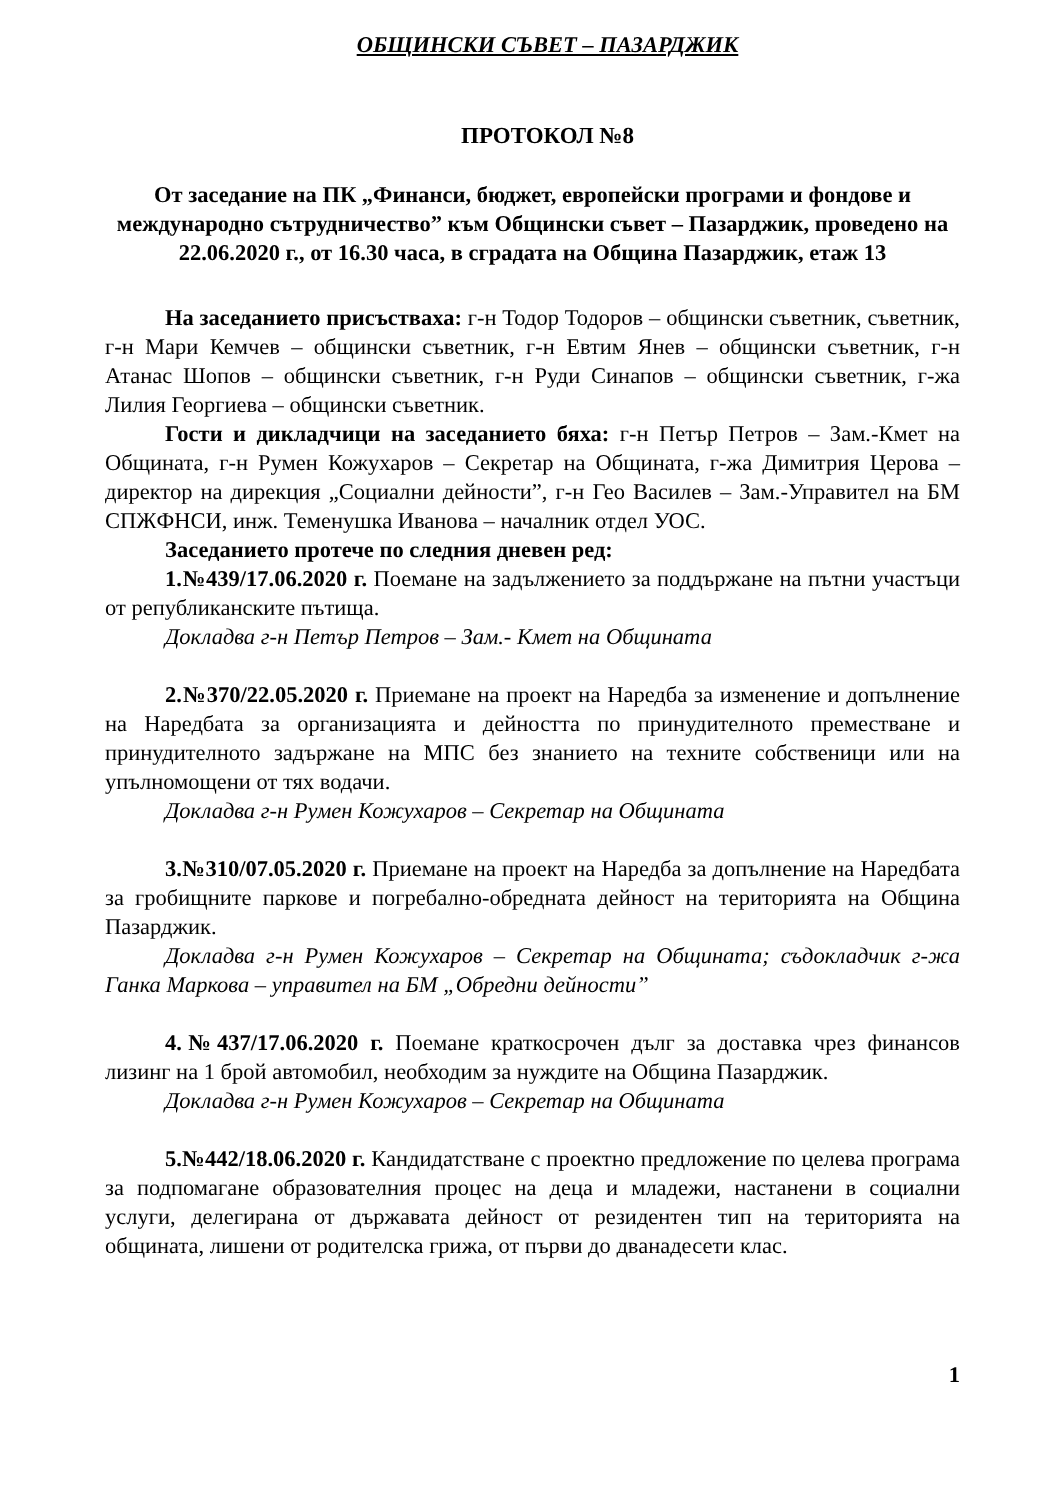ОБЩИНСКИ СЪВЕТ – ПАЗАРДЖИК
ПРОТОКОЛ №8
От заседание на ПК „Финанси, бюджет, европейски програми и фондове и международно сътрудничество” към Общински съвет – Пазарджик, проведено на 22.06.2020 г., от 16.30 часа, в сградата на Община Пазарджик, етаж 13
На заседанието присъстваха: г-н Тодор Тодоров – общински съветник, съветник, г-н Мари Кемчев – общински съветник, г-н Евтим Янев – общински съветник, г-н Атанас Шопов – общински съветник, г-н Руди Синапов – общински съветник, г-жа Лилия Георгиева – общински съветник.
Гости и дикладчици на заседанието бяха: г-н Петър Петров – Зам.-Кмет на Общината, г-н Румен Кожухаров – Секретар на Общината, г-жа Димитрия Церова – директор на дирекция „Социални дейности”, г-н Гео Василев – Зам.-Управител на БМ СПЖФНСИ, инж. Теменушка Иванова – началник отдел УОС.
Заседанието протече по следния дневен ред:
1.№439/17.06.2020 г. Поемане на задължението за поддържане на пътни участъци от републиканските пътища.
Докладва г-н Петър Петров – Зам.- Кмет на Общината
2.№370/22.05.2020 г. Приемане на проект на Наредба за изменение и допълнение на Наредбата за организацията и дейността по принудителното преместване и принудителното задържане на МПС без знанието на техните собственици или на упълномощени от тях водачи.
Докладва г-н Румен Кожухаров – Секретар на Общината
3.№310/07.05.2020 г. Приемане на проект на Наредба за допълнение на Наредбата за гробищните паркове и погребално-обредната дейност на територията на Община Пазарджик.
Докладва г-н Румен Кожухаров – Секретар на Общината; съдокладчик г-жа Ганка Маркова – управител на БМ „Обредни дейности”
4.№437/17.06.2020 г. Поемане краткосрочен дълг за доставка чрез финансов лизинг на 1 брой автомобил, необходим за нуждите на Община Пазарджик.
Докладва г-н Румен Кожухаров – Секретар на Общината
5.№442/18.06.2020 г. Кандидатстване с проектно предложение по целева програма за подпомагане образователния процес на деца и младежи, настанени в социални услуги, делегирана от държавата дейност от резидентен тип на територията на общината, лишени от родителска грижа, от първи до дванадесети клас.
1